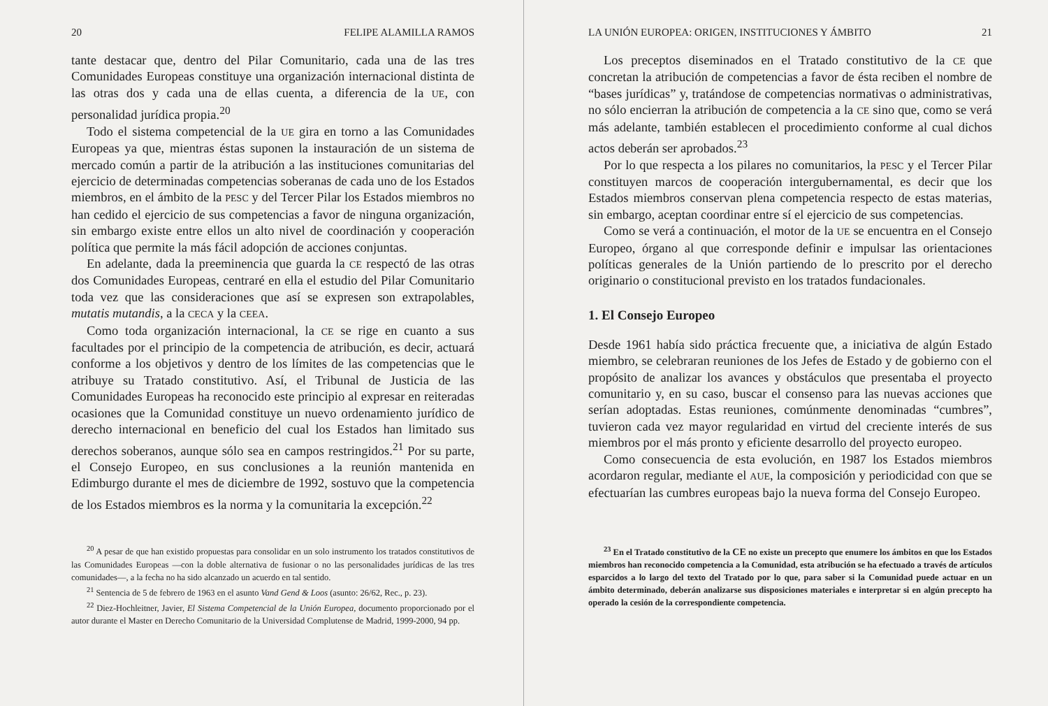20 FELIPE ALAMILLA RAMOS
tante destacar que, dentro del Pilar Comunitario, cada una de las tres Comunidades Europeas constituye una organización internacional distinta de las otras dos y cada una de ellas cuenta, a diferencia de la UE, con personalidad jurídica propia.<sup>20</sup>
Todo el sistema competencial de la UE gira en torno a las Comunidades Europeas ya que, mientras éstas suponen la instauración de un sistema de mercado común a partir de la atribución a las instituciones comunitarias del ejercicio de determinadas competencias soberanas de cada uno de los Estados miembros, en el ámbito de la PESC y del Tercer Pilar los Estados miembros no han cedido el ejercicio de sus competencias a favor de ninguna organización, sin embargo existe entre ellos un alto nivel de coordinación y cooperación política que permite la más fácil adopción de acciones conjuntas.
En adelante, dada la preeminencia que guarda la CE respectó de las otras dos Comunidades Europeas, centraré en ella el estudio del Pilar Comunitario toda vez que las consideraciones que así se expresen son extrapolables, mutatis mutandis, a la CECA y la CEEA.
Como toda organización internacional, la CE se rige en cuanto a sus facultades por el principio de la competencia de atribución, es decir, actuará conforme a los objetivos y dentro de los límites de las competencias que le atribuye su Tratado constitutivo. Así, el Tribunal de Justicia de las Comunidades Europeas ha reconocido este principio al expresar en reiteradas ocasiones que la Comunidad constituye un nuevo ordenamiento jurídico de derecho internacional en beneficio del cual los Estados han limitado sus derechos soberanos, aunque sólo sea en campos restringidos.<sup>21</sup> Por su parte, el Consejo Europeo, en sus conclusiones a la reunión mantenida en Edimburgo durante el mes de diciembre de 1992, sostuvo que la competencia de los Estados miembros es la norma y la comunitaria la excepción.<sup>22</sup>
<sup>20</sup> A pesar de que han existido propuestas para consolidar en un solo instrumento los tratados constitutivos de las Comunidades Europeas —con la doble alternativa de fusionar o no las personalidades jurídicas de las tres comunidades—, a la fecha no ha sido alcanzado un acuerdo en tal sentido.
<sup>21</sup> Sentencia de 5 de febrero de 1963 en el asunto Vand Gend & Loos (asunto: 26/62, Rec., p. 23).
<sup>22</sup> Diez-Hochleitner, Javier, El Sistema Competencial de la Unión Europea, documento proporcionado por el autor durante el Master en Derecho Comunitario de la Universidad Complutense de Madrid, 1999-2000, 94 pp.
LA UNIÓN EUROPEA: ORIGEN, INSTITUCIONES Y ÁMBITO 21
Los preceptos diseminados en el Tratado constitutivo de la CE que concretan la atribución de competencias a favor de ésta reciben el nombre de “bases jurídicas” y, tratándose de competencias normativas o administrativas, no sólo encierran la atribución de competencia a la CE sino que, como se verá más adelante, también establecen el procedimiento conforme al cual dichos actos deberán ser aprobados.<sup>23</sup>
Por lo que respecta a los pilares no comunitarios, la PESC y el Tercer Pilar constituyen marcos de cooperación intergubernamental, es decir que los Estados miembros conservan plena competencia respecto de estas materias, sin embargo, aceptan coordinar entre sí el ejercicio de sus competencias.
Como se verá a continuación, el motor de la UE se encuentra en el Consejo Europeo, órgano al que corresponde definir e impulsar las orientaciones políticas generales de la Unión partiendo de lo prescrito por el derecho originario o constitucional previsto en los tratados fundacionales.
1. El Consejo Europeo
Desde 1961 había sido práctica frecuente que, a iniciativa de algún Estado miembro, se celebraran reuniones de los Jefes de Estado y de gobierno con el propósito de analizar los avances y obstáculos que presentaba el proyecto comunitario y, en su caso, buscar el consenso para las nuevas acciones que serían adoptadas. Estas reuniones, comúnmente denominadas “cumbres”, tuvieron cada vez mayor regularidad en virtud del creciente interés de sus miembros por el más pronto y eficiente desarrollo del proyecto europeo.
Como consecuencia de esta evolución, en 1987 los Estados miembros acordaron regular, mediante el AUE, la composición y periodicidad con que se efectuarían las cumbres europeas bajo la nueva forma del Consejo Europeo.
<sup>23</sup> En el Tratado constitutivo de la CE no existe un precepto que enumere los ámbitos en que los Estados miembros han reconocido competencia a la Comunidad, esta atribución se ha efectuado a través de artículos esparcidos a lo largo del texto del Tratado por lo que, para saber si la Comunidad puede actuar en un ámbito determinado, deberán analizarse sus disposiciones materiales e interpretar si en algún precepto ha operado la cesión de la correspondiente competencia.